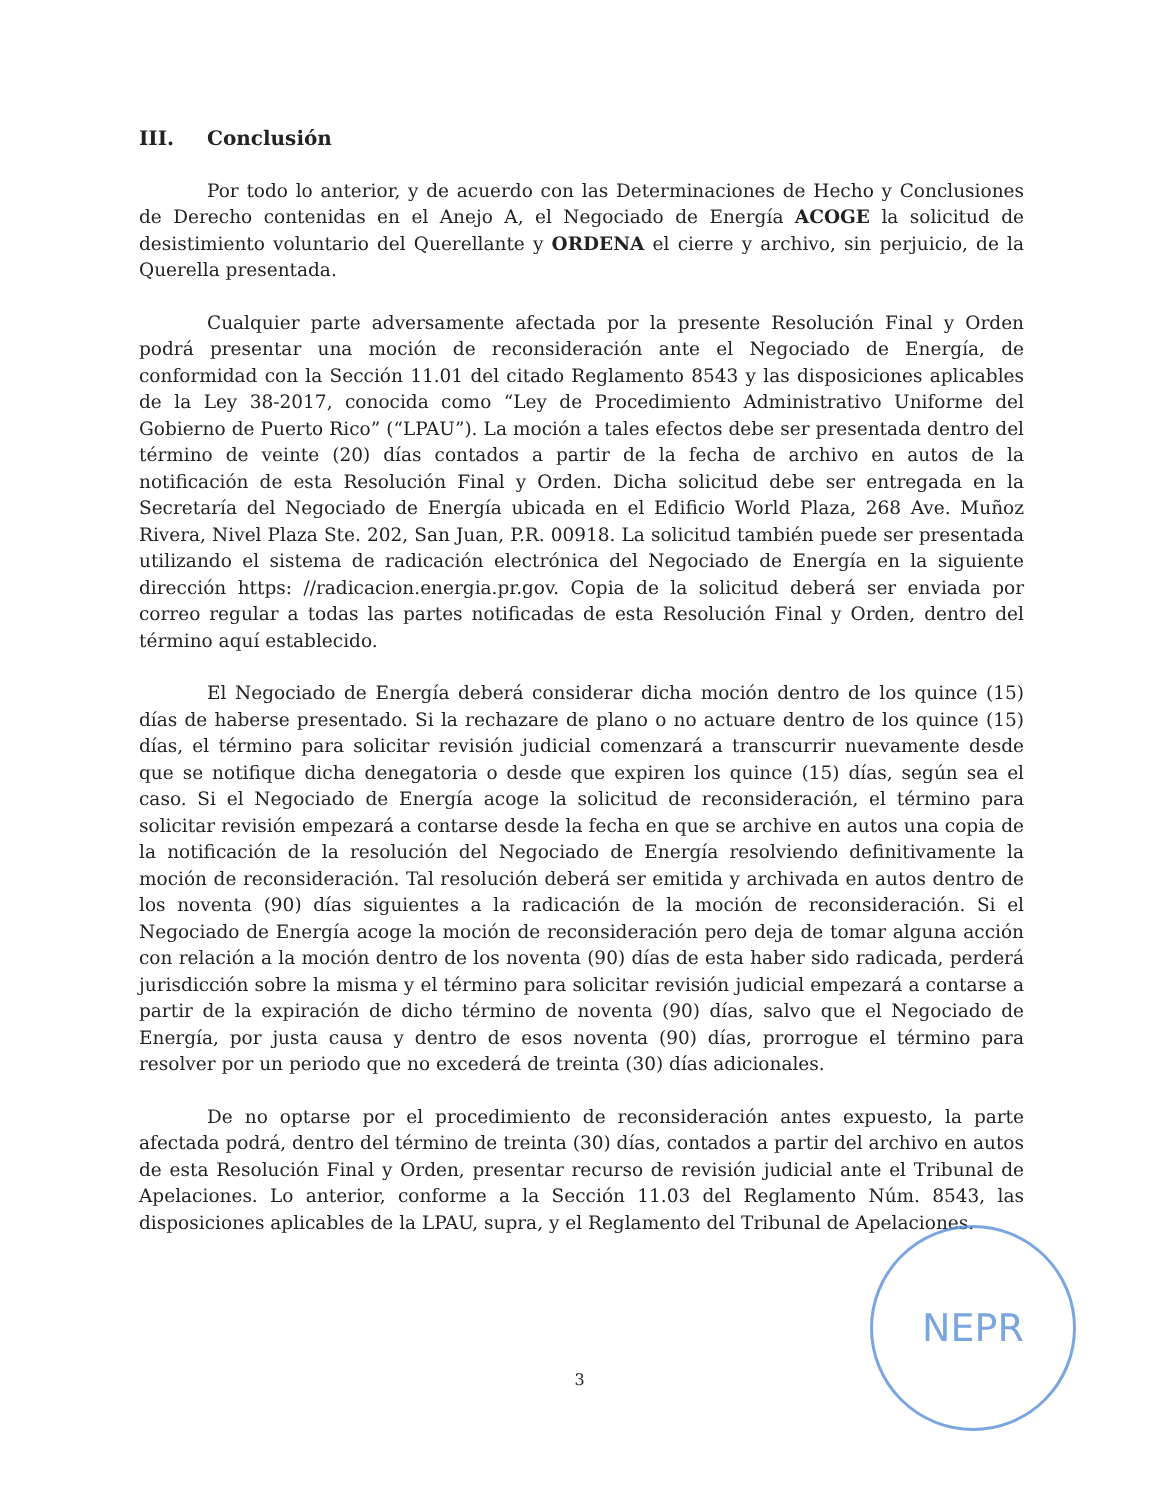III. Conclusión
Por todo lo anterior, y de acuerdo con las Determinaciones de Hecho y Conclusiones de Derecho contenidas en el Anejo A, el Negociado de Energía ACOGE la solicitud de desistimiento voluntario del Querellante y ORDENA el cierre y archivo, sin perjuicio, de la Querella presentada.
Cualquier parte adversamente afectada por la presente Resolución Final y Orden podrá presentar una moción de reconsideración ante el Negociado de Energía, de conformidad con la Sección 11.01 del citado Reglamento 8543 y las disposiciones aplicables de la Ley 38-2017, conocida como “Ley de Procedimiento Administrativo Uniforme del Gobierno de Puerto Rico” (“LPAU”). La moción a tales efectos debe ser presentada dentro del término de veinte (20) días contados a partir de la fecha de archivo en autos de la notificación de esta Resolución Final y Orden. Dicha solicitud debe ser entregada en la Secretaría del Negociado de Energía ubicada en el Edificio World Plaza, 268 Ave. Muñoz Rivera, Nivel Plaza Ste. 202, San Juan, P.R. 00918. La solicitud también puede ser presentada utilizando el sistema de radicación electrónica del Negociado de Energía en la siguiente dirección https: //radicacion.energia.pr.gov. Copia de la solicitud deberá ser enviada por correo regular a todas las partes notificadas de esta Resolución Final y Orden, dentro del término aquí establecido.
El Negociado de Energía deberá considerar dicha moción dentro de los quince (15) días de haberse presentado. Si la rechazare de plano o no actuare dentro de los quince (15) días, el término para solicitar revisión judicial comenzará a transcurrir nuevamente desde que se notifique dicha denegatoria o desde que expiren los quince (15) días, según sea el caso. Si el Negociado de Energía acoge la solicitud de reconsideración, el término para solicitar revisión empezará a contarse desde la fecha en que se archive en autos una copia de la notificación de la resolución del Negociado de Energía resolviendo definitivamente la moción de reconsideración. Tal resolución deberá ser emitida y archivada en autos dentro de los noventa (90) días siguientes a la radicación de la moción de reconsideración. Si el Negociado de Energía acoge la moción de reconsideración pero deja de tomar alguna acción con relación a la moción dentro de los noventa (90) días de esta haber sido radicada, perderá jurisdicción sobre la misma y el término para solicitar revisión judicial empezará a contarse a partir de la expiración de dicho término de noventa (90) días, salvo que el Negociado de Energía, por justa causa y dentro de esos noventa (90) días, prorrogue el término para resolver por un periodo que no excederá de treinta (30) días adicionales.
De no optarse por el procedimiento de reconsideración antes expuesto, la parte afectada podrá, dentro del término de treinta (30) días, contados a partir del archivo en autos de esta Resolución Final y Orden, presentar recurso de revisión judicial ante el Tribunal de Apelaciones. Lo anterior, conforme a la Sección 11.03 del Reglamento Núm. 8543, las disposiciones aplicables de la LPAU, supra, y el Reglamento del Tribunal de Apelaciones.
NEPR
3